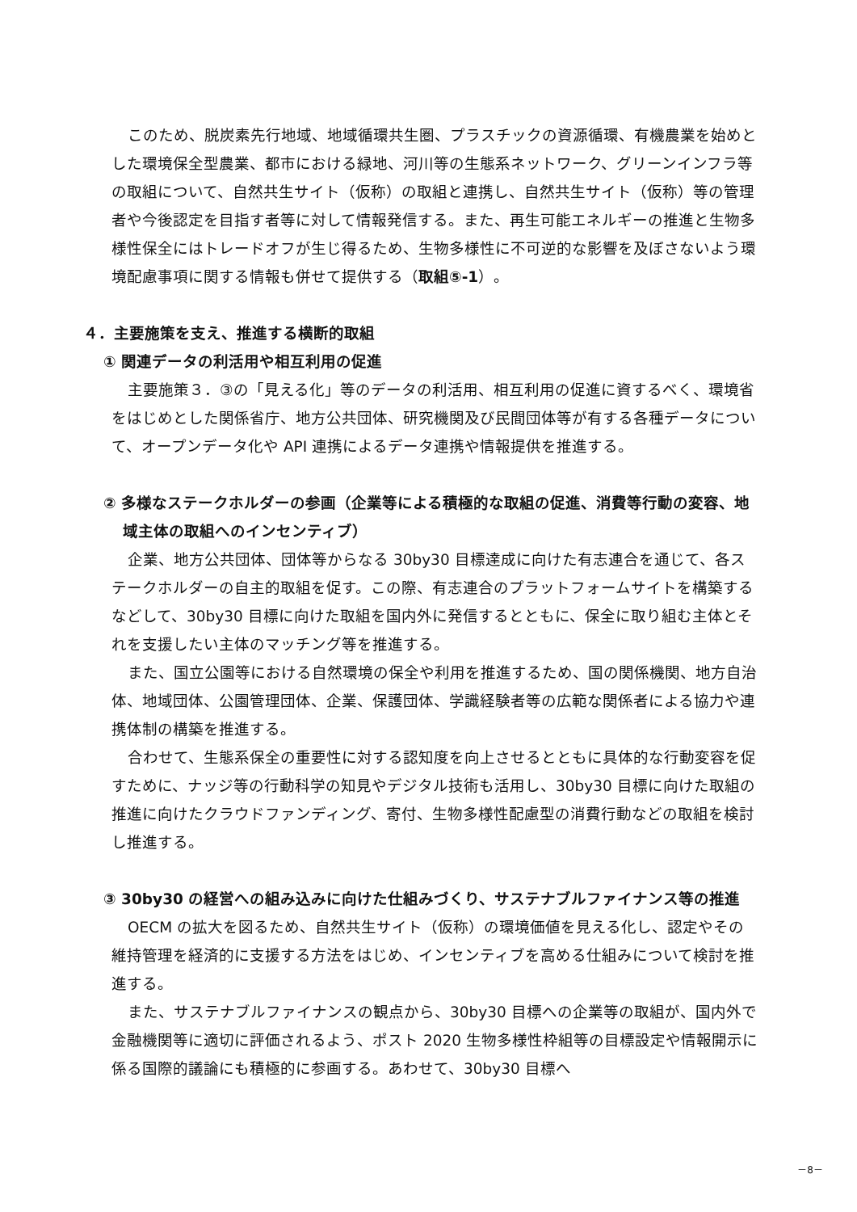このため、脱炭素先行地域、地域循環共生圏、プラスチックの資源循環、有機農業を始めとした環境保全型農業、都市における緑地、河川等の生態系ネットワーク、グリーンインフラ等の取組について、自然共生サイト（仮称）の取組と連携し、自然共生サイト（仮称）等の管理者や今後認定を目指す者等に対して情報発信する。また、再生可能エネルギーの推進と生物多様性保全にはトレードオフが生じ得るため、生物多様性に不可逆的な影響を及ぼさないよう環境配慮事項に関する情報も併せて提供する（取組⑤-1）。
４．主要施策を支え、推進する横断的取組
① 関連データの利活用や相互利用の促進
主要施策３．③の「見える化」等のデータの利活用、相互利用の促進に資するべく、環境省をはじめとした関係省庁、地方公共団体、研究機関及び民間団体等が有する各種データについて、オープンデータ化や API 連携によるデータ連携や情報提供を推進する。
② 多様なステークホルダーの参画（企業等による積極的な取組の促進、消費等行動の変容、地域主体の取組へのインセンティブ）
企業、地方公共団体、団体等からなる 30by30 目標達成に向けた有志連合を通じて、各ステークホルダーの自主的取組を促す。この際、有志連合のプラットフォームサイトを構築するなどして、30by30 目標に向けた取組を国内外に発信するとともに、保全に取り組む主体とそれを支援したい主体のマッチング等を推進する。
また、国立公園等における自然環境の保全や利用を推進するため、国の関係機関、地方自治体、地域団体、公園管理団体、企業、保護団体、学識経験者等の広範な関係者による協力や連携体制の構築を推進する。
合わせて、生態系保全の重要性に対する認知度を向上させるとともに具体的な行動変容を促すために、ナッジ等の行動科学の知見やデジタル技術も活用し、30by30 目標に向けた取組の推進に向けたクラウドファンディング、寄付、生物多様性配慮型の消費行動などの取組を検討し推進する。
③ 30by30 の経営への組み込みに向けた仕組みづくり、サステナブルファイナンス等の推進
OECM の拡大を図るため、自然共生サイト（仮称）の環境価値を見える化し、認定やその維持管理を経済的に支援する方法をはじめ、インセンティブを高める仕組みについて検討を推進する。
また、サステナブルファイナンスの観点から、30by30 目標への企業等の取組が、国内外で金融機関等に適切に評価されるよう、ポスト 2020 生物多様性枠組等の目標設定や情報開示に係る国際的議論にも積極的に参画する。あわせて、30by30 目標へ
－8－